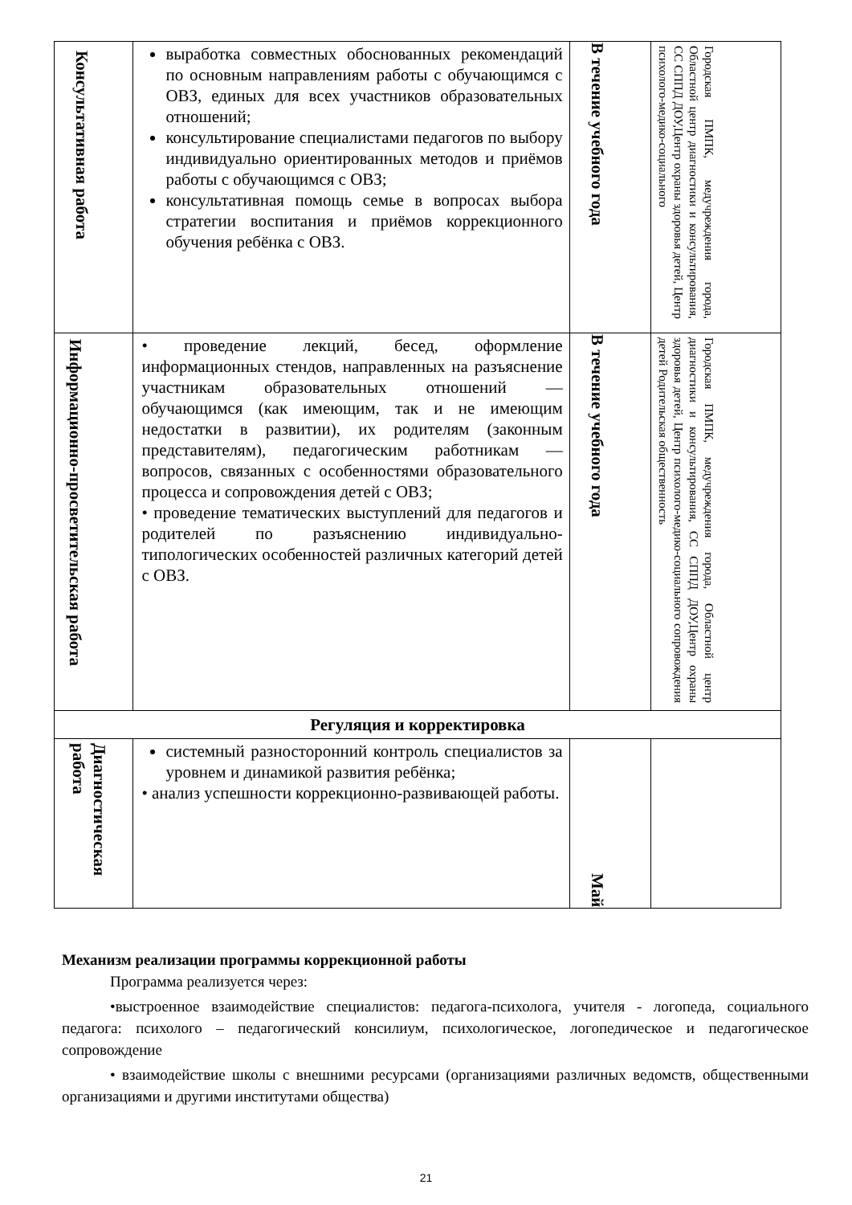| Консультативная работа | выработка совместных обоснованных рекомендаций по основным направлениям работы с обучающимся с ОВЗ, единых для всех участников образовательных отношений; консультирование специалистами педагогов по выбору индивидуально ориентированных методов и приёмов работы с обучающимся с ОВЗ; консультативная помощь семье в вопросах выбора стратегии воспитания и приёмов коррекционного обучения ребёнка с ОВЗ. | В течение учебного года | Городская ПМПК, медучреждения города, Областной центр диагностики и консультирования, СС СППД ДОУ,Центр охраны здоровья детей, Центр психолого-медико-социального |
| Информационно-просветительская работа | • проведение лекций, бесед, оформление информационных стендов, направленных на разъяснение участникам образовательных отношений — обучающимся (как имеющим, так и не имеющим недостатки в развитии), их родителям (законным представителям), педагогическим работникам — вопросов, связанных с особенностями образовательного процесса и сопровождения детей с ОВЗ; • проведение тематических выступлений для педагогов и родителей по разъяснению индивидуально-типологических особенностей различных категорий детей с ОВЗ. | В течение учебного года | Городская ПМПК, медучреждения города, Областной центр диагностики и консультирования, СС СППД ДОУ,Центр охраны здоровья детей, Центр психолого-медико-социального сопровождения детей Родительская общественность |
| Регуляция и корректировка | | | |
| Диагностическая работа | системный разносторонний контроль специалистов за уровнем и динамикой развития ребёнка; • анализ успешности коррекционно-развивающей работы. | Май | |
Механизм реализации программы коррекционной работы
Программа реализуется через:
•выстроенное взаимодействие специалистов: педагога-психолога, учителя - логопеда, социального педагога: психолого – педагогический консилиум, психологическое, логопедическое и педагогическое сопровождение
• взаимодействие школы с внешними ресурсами (организациями различных ведомств, общественными организациями и другими институтами общества)
21